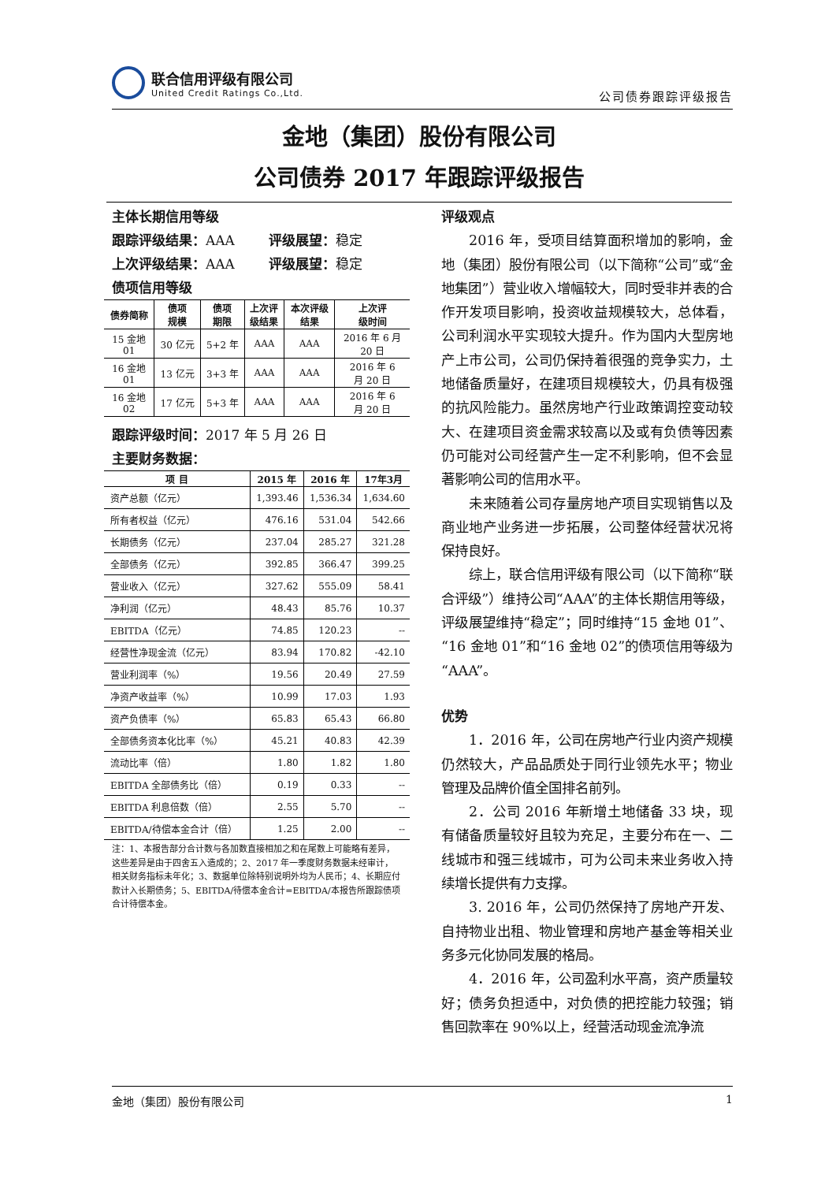联合信用评级有限公司
United Credit Ratings Co.,Ltd.
公司债券跟踪评级报告
金地（集团）股份有限公司
公司债券 2017 年跟踪评级报告
主体长期信用等级
跟踪评级结果：AAA 评级展望：稳定
上次评级结果：AAA 评级展望：稳定
债项信用等级
| 债券简称 | 债项 规模 | 债项 期限 | 上次评 级结果 | 本次评级 结果 | 上次评 级时间 |
| --- | --- | --- | --- | --- | --- |
| 15 金地 01 | 30 亿元 | 5+2 年 | AAA | AAA | 2016 年 6 月 20 日 |
| 16 金地 01 | 13 亿元 | 3+3 年 | AAA | AAA | 2016 年 6 月 20 日 |
| 16 金地 02 | 17 亿元 | 5+3 年 | AAA | AAA | 2016 年 6 月 20 日 |
跟踪评级时间：2017 年 5 月 26 日
主要财务数据：
| 项 目 | 2015 年 | 2016 年 | 17年3月 |
| --- | --- | --- | --- |
| 资产总额（亿元） | 1,393.46 | 1,536.34 | 1,634.60 |
| 所有者权益（亿元） | 476.16 | 531.04 | 542.66 |
| 长期债务（亿元） | 237.04 | 285.27 | 321.28 |
| 全部债务（亿元） | 392.85 | 366.47 | 399.25 |
| 营业收入（亿元） | 327.62 | 555.09 | 58.41 |
| 净利润（亿元） | 48.43 | 85.76 | 10.37 |
| EBITDA（亿元） | 74.85 | 120.23 | -- |
| 经营性净现金流（亿元） | 83.94 | 170.82 | -42.10 |
| 营业利润率（%） | 19.56 | 20.49 | 27.59 |
| 净资产收益率（%） | 10.99 | 17.03 | 1.93 |
| 资产负债率（%） | 65.83 | 65.43 | 66.80 |
| 全部债务资本化比率（%） | 45.21 | 40.83 | 42.39 |
| 流动比率（倍） | 1.80 | 1.82 | 1.80 |
| EBITDA 全部债务比（倍） | 0.19 | 0.33 | -- |
| EBITDA 利息倍数（倍） | 2.55 | 5.70 | -- |
| EBITDA/待偿本金合计（倍） | 1.25 | 2.00 | -- |
注：1、本报告部分合计数与各加数直接相加之和在尾数上可能略有差异，这些差异是由于四舍五入造成的；2、2017 年一季度财务数据未经审计，相关财务指标未年化；3、数据单位除特别说明外均为人民币；4、长期应付款计入长期债务；5、EBITDA/待偿本金合计=EBITDA/本报告所跟踪债项合计待偿本金。
评级观点
2016 年，受项目结算面积增加的影响，金地（集团）股份有限公司（以下简称“公司”或“金地集团”）营业收入增幅较大，同时受非并表的合作开发项目影响，投资收益规模较大，总体看，公司利润水平实现较大提升。作为国内大型房地产上市公司，公司仍保持着很强的竞争实力，土地储备质量好，在建项目规模较大，仍具有极强的抗风险能力。虽然房地产行业政策调控变动较大、在建项目资金需求较高以及或有负债等因素仍可能对公司经营产生一定不利影响，但不会显著影响公司的信用水平。
未来随着公司存量房地产项目实现销售以及商业地产业务进一步拓展，公司整体经营状况将保持良好。
综上，联合信用评级有限公司（以下简称“联合评级”）维持公司“AAA”的主体长期信用等级，评级展望维持“稳定”；同时维持“15 金地 01”、“16 金地 01”和“16 金地 02”的债项信用等级为“AAA”。
优势
1．2016 年，公司在房地产行业内资产规模仍然较大，产品品质处于同行业领先水平；物业管理及品牌价值全国排名前列。
2．公司 2016 年新增土地储备 33 块，现有储备质量较好且较为充足，主要分布在一、二线城市和强三线城市，可为公司未来业务收入持续增长提供有力支撑。
3. 2016 年，公司仍然保持了房地产开发、自持物业出租、物业管理和房地产基金等相关业务多元化协同发展的格局。
4．2016 年，公司盈利水平高，资产质量较好；债务负担适中，对负债的把控能力较强；销售回款率在 90%以上，经营活动现金流净流
金地（集团）股份有限公司 1